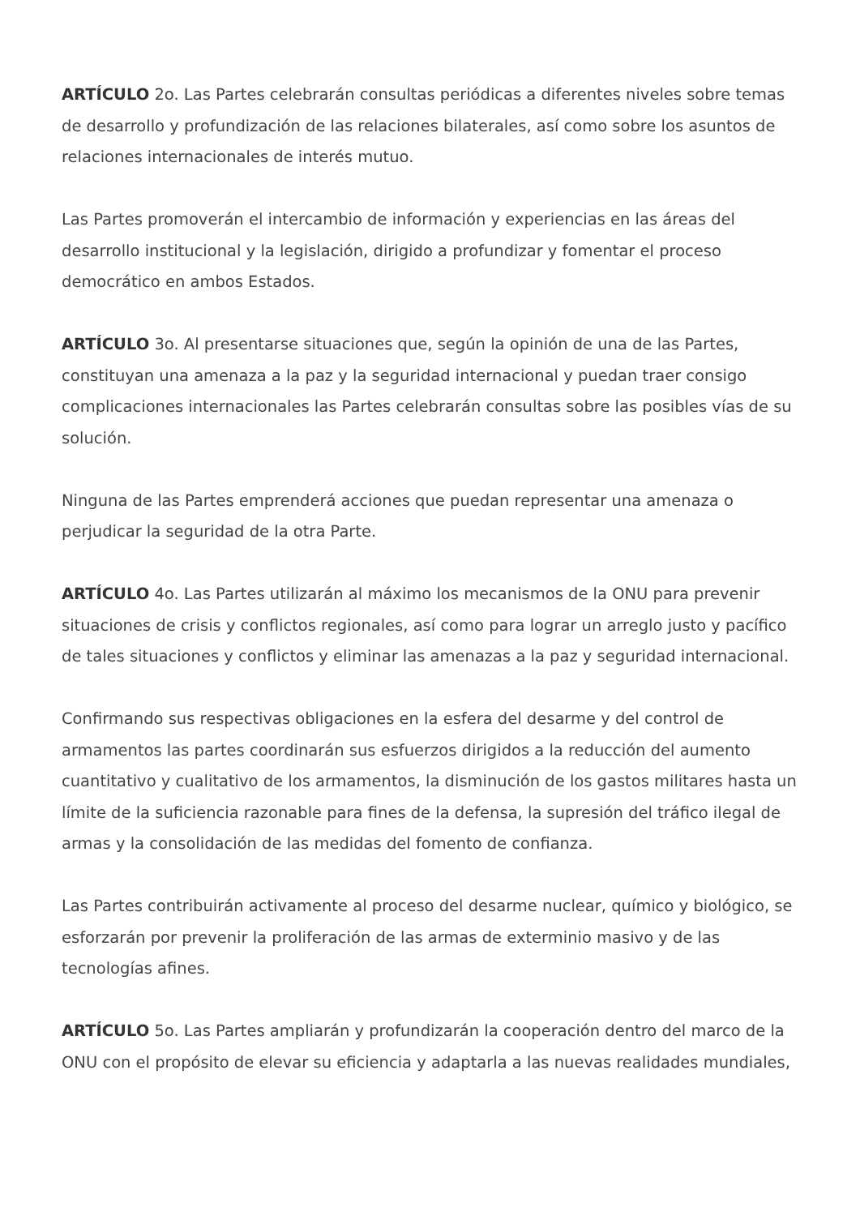ARTÍCULO 2o. Las Partes celebrarán consultas periódicas a diferentes niveles sobre temas de desarrollo y profundización de las relaciones bilaterales, así como sobre los asuntos de relaciones internacionales de interés mutuo.
Las Partes promoverán el intercambio de información y experiencias en las áreas del desarrollo institucional y la legislación, dirigido a profundizar y fomentar el proceso democrático en ambos Estados.
ARTÍCULO 3o. Al presentarse situaciones que, según la opinión de una de las Partes, constituyan una amenaza a la paz y la seguridad internacional y puedan traer consigo complicaciones internacionales las Partes celebrarán consultas sobre las posibles vías de su solución.
Ninguna de las Partes emprenderá acciones que puedan representar una amenaza o perjudicar la seguridad de la otra Parte.
ARTÍCULO 4o. Las Partes utilizarán al máximo los mecanismos de la ONU para prevenir situaciones de crisis y conflictos regionales, así como para lograr un arreglo justo y pacífico de tales situaciones y conflictos y eliminar las amenazas a la paz y seguridad internacional.
Confirmando sus respectivas obligaciones en la esfera del desarme y del control de armamentos las partes coordinarán sus esfuerzos dirigidos a la reducción del aumento cuantitativo y cualitativo de los armamentos, la disminución de los gastos militares hasta un límite de la suficiencia razonable para fines de la defensa, la supresión del tráfico ilegal de armas y la consolidación de las medidas del fomento de confianza.
Las Partes contribuirán activamente al proceso del desarme nuclear, químico y biológico, se esforzarán por prevenir la proliferación de las armas de exterminio masivo y de las tecnologías afines.
ARTÍCULO 5o. Las Partes ampliarán y profundizarán la cooperación dentro del marco de la ONU con el propósito de elevar su eficiencia y adaptarla a las nuevas realidades mundiales,